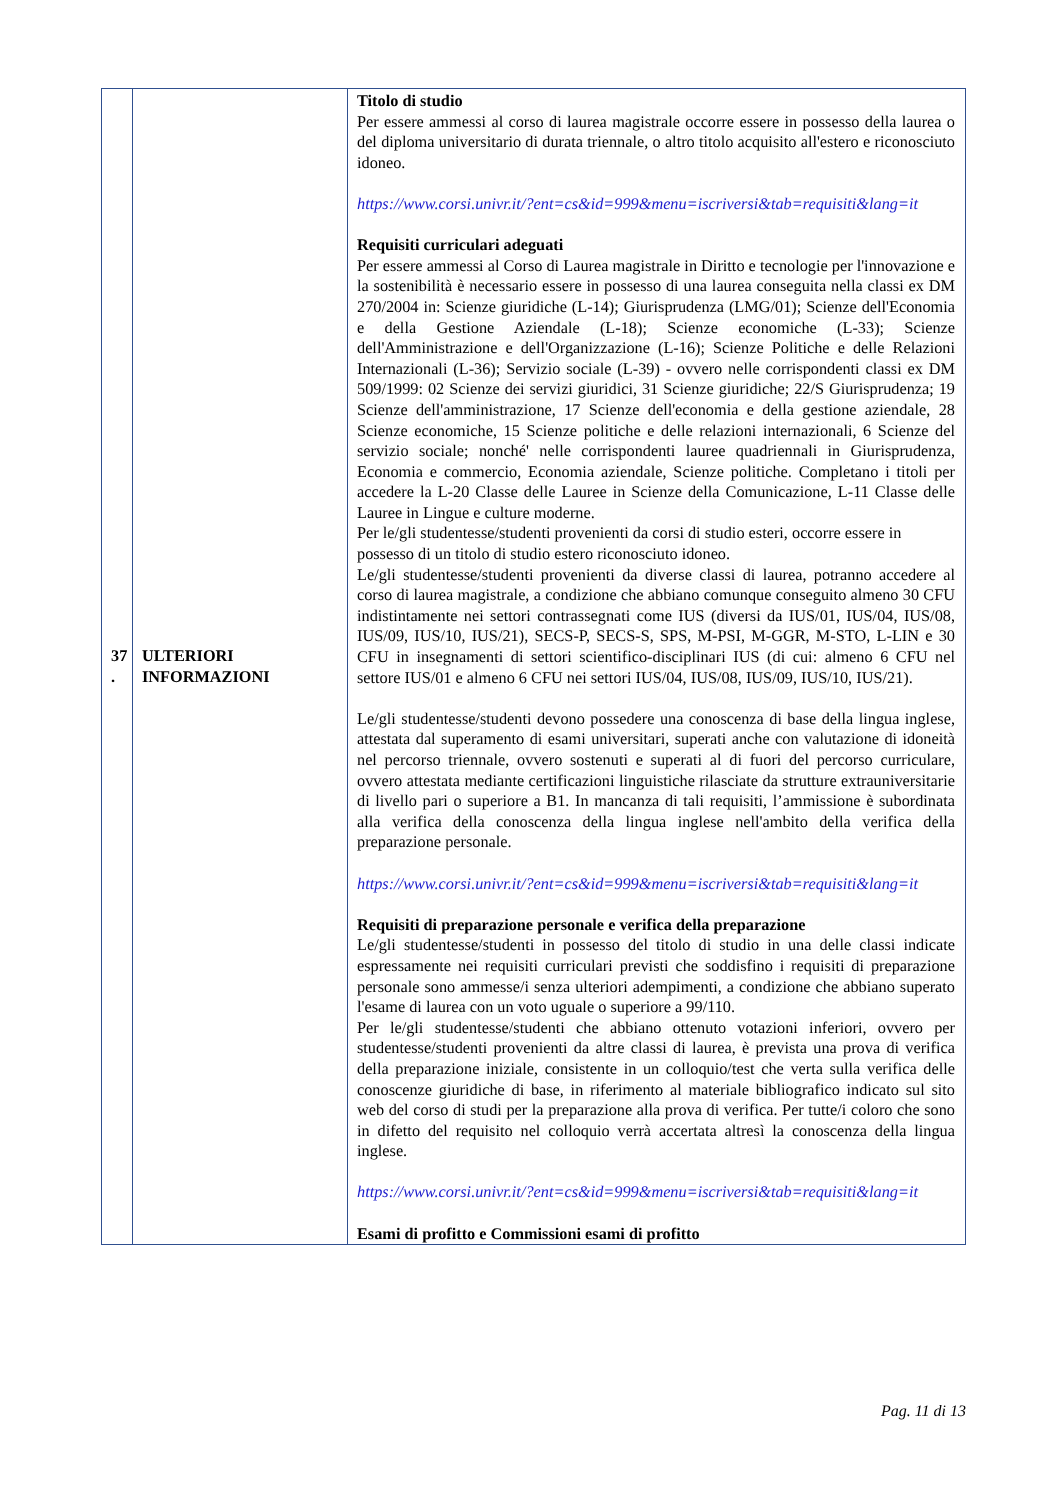| 37 . | ULTERIORI INFORMAZIONI | Titolo di studio Per essere ammessi al corso di laurea magistrale occorre essere in possesso della laurea o del diploma universitario di durata triennale, o altro titolo acquisito all'estero e riconosciuto idoneo. https://www.corsi.univr.it/?ent=cs&id=999&menu=iscriversi&tab=requisiti&lang=it Requisiti curriculari adeguati Per essere ammessi al Corso di Laurea magistrale in Diritto e tecnologie per l'innovazione e la sostenibilità è necessario essere in possesso di una laurea conseguita nella classi ex DM 270/2004 in: Scienze giuridiche (L-14); Giurisprudenza (LMG/01); Scienze dell'Economia e della Gestione Aziendale (L-18); Scienze economiche (L-33); Scienze dell'Amministrazione e dell'Organizzazione (L-16); Scienze Politiche e delle Relazioni Internazionali (L-36); Servizio sociale (L-39) - ovvero nelle corrispondenti classi ex DM 509/1999: 02 Scienze dei servizi giuridici, 31 Scienze giuridiche; 22/S Giurisprudenza; 19 Scienze dell'amministrazione, 17 Scienze dell'economia e della gestione aziendale, 28 Scienze economiche, 15 Scienze politiche e delle relazioni internazionali, 6 Scienze del servizio sociale; nonché' nelle corrispondenti lauree quadriennali in Giurisprudenza, Economia e commercio, Economia aziendale, Scienze politiche. Completano i titoli per accedere la L-20 Classe delle Lauree in Scienze della Comunicazione, L-11 Classe delle Lauree in Lingue e culture moderne. Per le/gli studentesse/studenti provenienti da corsi di studio esteri, occorre essere in possesso di un titolo di studio estero riconosciuto idoneo. Le/gli studentesse/studenti provenienti da diverse classi di laurea, potranno accedere al corso di laurea magistrale, a condizione che abbiano comunque conseguito almeno 30 CFU indistintamente nei settori contrassegnati come IUS (diversi da IUS/01, IUS/04, IUS/08, IUS/09, IUS/10, IUS/21), SECS-P, SECS-S, SPS, M-PSI, M-GGR, M-STO, L-LIN e 30 CFU in insegnamenti di settori scientifico-disciplinari IUS (di cui: almeno 6 CFU nel settore IUS/01 e almeno 6 CFU nei settori IUS/04, IUS/08, IUS/09, IUS/10, IUS/21). Le/gli studentesse/studenti devono possedere una conoscenza di base della lingua inglese, attestata dal superamento di esami universitari, superati anche con valutazione di idoneità nel percorso triennale, ovvero sostenuti e superati al di fuori del percorso curriculare, ovvero attestata mediante certificazioni linguistiche rilasciate da strutture extrauniversitarie di livello pari o superiore a B1. In mancanza di tali requisiti, l’ammissione è subordinata alla verifica della conoscenza della lingua inglese nell'ambito della verifica della preparazione personale. https://www.corsi.univr.it/?ent=cs&id=999&menu=iscriversi&tab=requisiti&lang=it Requisiti di preparazione personale e verifica della preparazione Le/gli studentesse/studenti in possesso del titolo di studio in una delle classi indicate espressamente nei requisiti curriculari previsti che soddisfino i requisiti di preparazione personale sono ammesse/i senza ulteriori adempimenti, a condizione che abbiano superato l'esame di laurea con un voto uguale o superiore a 99/110. Per le/gli studentesse/studenti che abbiano ottenuto votazioni inferiori, ovvero per studentesse/studenti provenienti da altre classi di laurea, è prevista una prova di verifica della preparazione iniziale, consistente in un colloquio/test che verta sulla verifica delle conoscenze giuridiche di base, in riferimento al materiale bibliografico indicato sul sito web del corso di studi per la preparazione alla prova di verifica. Per tutte/i coloro che sono in difetto del requisito nel colloquio verrà accertata altresì la conoscenza della lingua inglese. https://www.corsi.univr.it/?ent=cs&id=999&menu=iscriversi&tab=requisiti&lang=it Esami di profitto e Commissioni esami di profitto |
Pag. 11 di 13